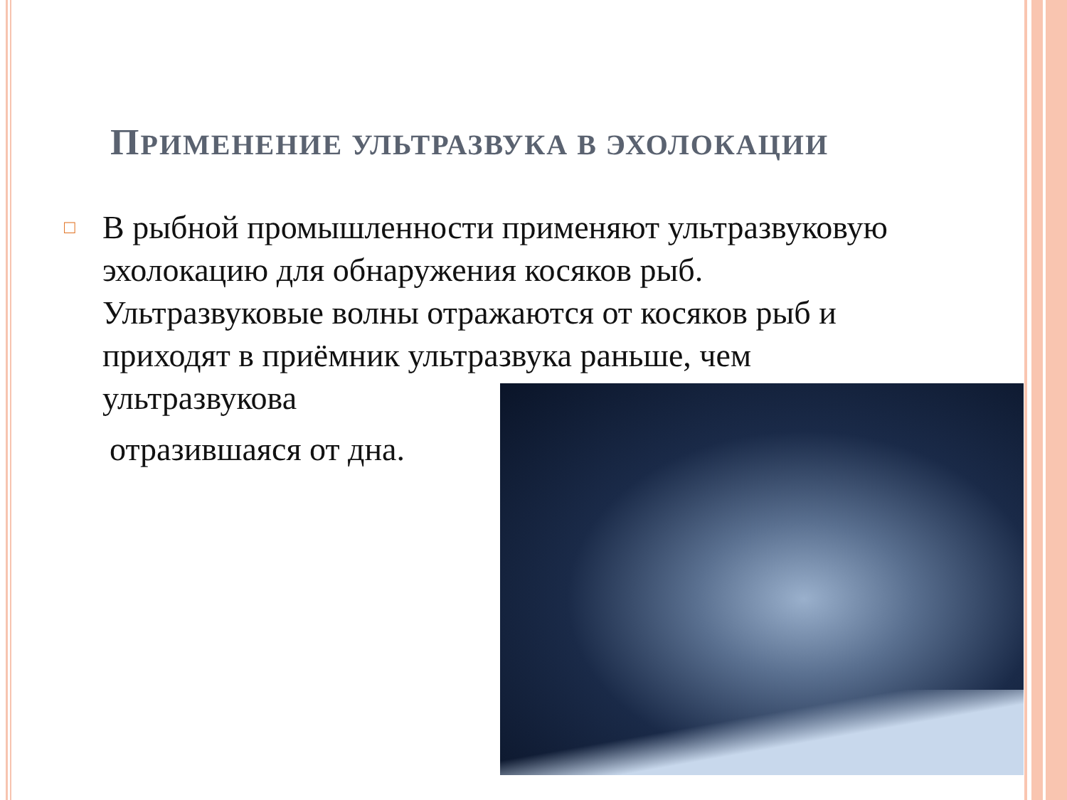ПРИМЕНЕНИЕ УЛЬТРАЗВУКА В ЭХОЛОКАЦИИ
□ В рыбной промышленности применяют ультразвуковую эхолокацию для обнаружения косяков рыб. Ультразвуковые волны отражаются от косяков рыб и приходят в приёмник ультразвука раньше, чем ультразвукова
отразившаяся от дна.